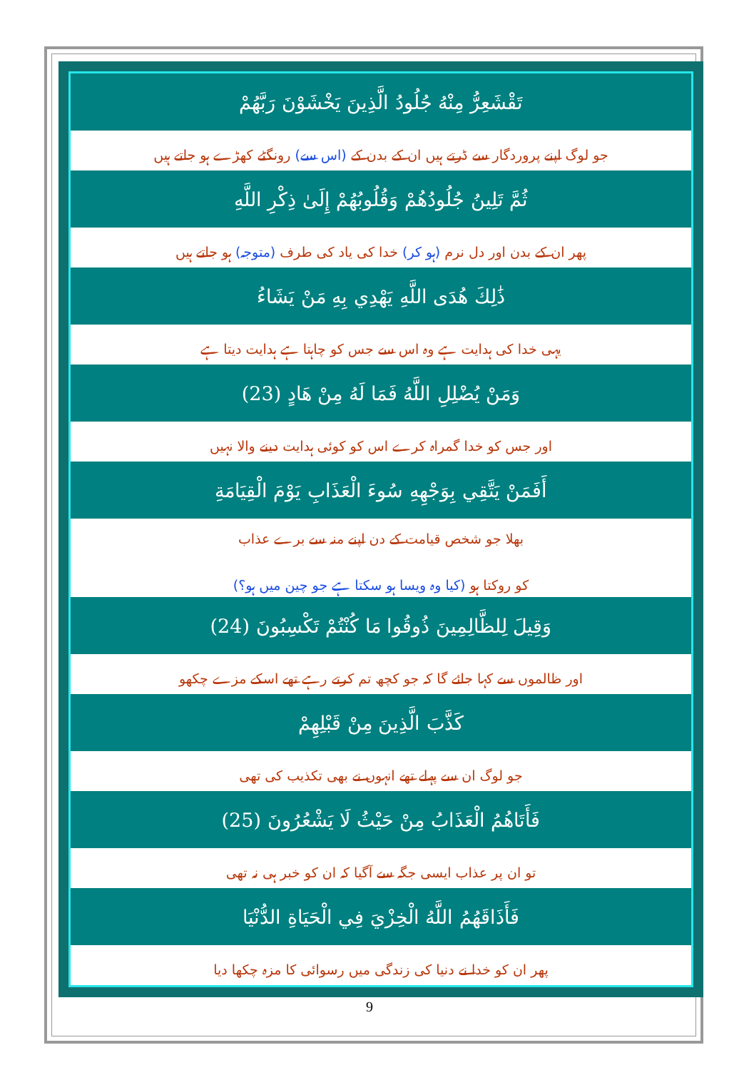تَقْشَعِرُّ مِنْهُ جُلُودُ الَّذِينَ يَخْشَوْنَ رَبَّهُمْ
جو لوگ اپنے پروردگار سے ڈرتے ہیں ان کے بدن کے (اس سے) رونگٹے کھڑے ہو جاتے ہیں
ثُمَّ تَلِينُ جُلُودُهُمْ وَقُلُوبُهُمْ إِلَىٰ ذِكْرِ اللَّهِ
پھر ان کے بدن اور دل نرم (ہو کر) خدا کی یاد کی طرف (متوجہ) ہو جاتے ہیں
ذَٰلِكَ هُدَى اللَّهِ يَهْدِي بِهِ مَنْ يَشَاءُ
یہی خدا کی ہدایت ہے وہ اس سے جس کو چاہتا ہے ہدایت دیتا ہے
وَمَنْ يُضْلِلِ اللَّهُ فَمَا لَهُ مِنْ هَادٍ (23)
اور جس کو خدا گمراہ کرے اس کو کوئی ہدایت دینے والا نہیں
أَفَمَنْ يَتَّقِي بِوَجْهِهِ سُوءَ الْعَذَابِ يَوْمَ الْقِيَامَةِ
بھلا جو شخص قیامت کے دن اپنے منہ سے برے عذاب
کو روکتا ہو (کیا وہ ویسا ہو سکتا ہے جو چین میں ہو؟)
وَقِيلَ لِلظَّالِمِينَ ذُوقُوا مَا كُنْتُمْ تَكْسِبُونَ (24)
اور ظالموں سے کہا جائے گا کہ جو کچھ تم کرتے رہے تھے اسکے مزے چکھو
كَذَّبَ الَّذِينَ مِنْ قَبْلِهِمْ
جو لوگ ان سے پہلے تھے انہوں نے بھی تکذیب کی تھی
فَأَتَاهُمُ الْعَذَابُ مِنْ حَيْثُ لَا يَشْعُرُونَ (25)
تو ان پر عذاب ایسی جگہ سے آگیا کہ ان کو خبر ہی نہ تھی
فَأَذَاقَهُمُ اللَّهُ الْخِزْيَ فِي الْحَيَاةِ الدُّنْيَا
پھر ان کو خدا نے دنیا کی زندگی میں رسوائی کا مزہ چکھا دیا
9